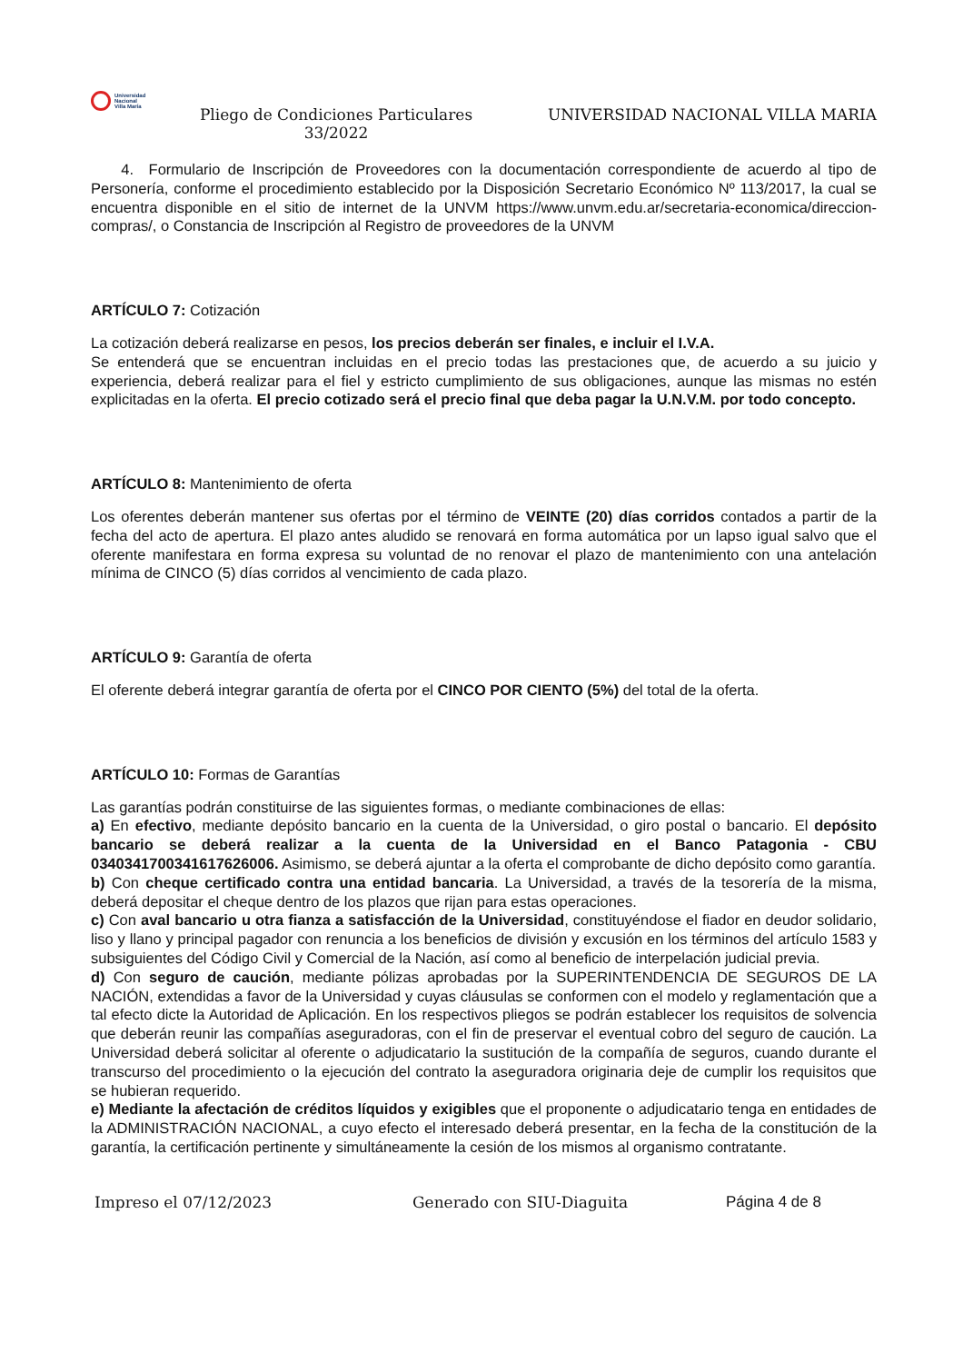Universidad
Nacional
Villa María
Pliego de Condiciones Particulares
33/2022
UNIVERSIDAD NACIONAL VILLA MARIA
4. Formulario de Inscripción de Proveedores con la documentación correspondiente de acuerdo al tipo de Personería, conforme el procedimiento establecido por la Disposición Secretario Económico Nº 113/2017, la cual se encuentra disponible en el sitio de internet de la UNVM https://www.unvm.edu.ar/secretaria-economica/direccion-compras/, o Constancia de Inscripción al Registro de proveedores de la UNVM
ARTÍCULO 7: Cotización
La cotización deberá realizarse en pesos, los precios deberán ser finales, e incluir el I.V.A.
Se entenderá que se encuentran incluidas en el precio todas las prestaciones que, de acuerdo a su juicio y experiencia, deberá realizar para el fiel y estricto cumplimiento de sus obligaciones, aunque las mismas no estén explicitadas en la oferta. El precio cotizado será el precio final que deba pagar la U.N.V.M. por todo concepto.
ARTÍCULO 8: Mantenimiento de oferta
Los oferentes deberán mantener sus ofertas por el término de VEINTE (20) días corridos contados a partir de la fecha del acto de apertura. El plazo antes aludido se renovará en forma automática por un lapso igual salvo que el oferente manifestara en forma expresa su voluntad de no renovar el plazo de mantenimiento con una antelación mínima de CINCO (5) días corridos al vencimiento de cada plazo.
ARTÍCULO 9: Garantía de oferta
El oferente deberá integrar garantía de oferta por el CINCO POR CIENTO (5%) del total de la oferta.
ARTÍCULO 10: Formas de Garantías
Las garantías podrán constituirse de las siguientes formas, o mediante combinaciones de ellas:
a) En efectivo, mediante depósito bancario en la cuenta de la Universidad, o giro postal o bancario. El depósito bancario se deberá realizar a la cuenta de la Universidad en el Banco Patagonia - CBU 0340341700341617626006. Asimismo, se deberá ajuntar a la oferta el comprobante de dicho depósito como garantía.
b) Con cheque certificado contra una entidad bancaria. La Universidad, a través de la tesorería de la misma, deberá depositar el cheque dentro de los plazos que rijan para estas operaciones.
c) Con aval bancario u otra fianza a satisfacción de la Universidad, constituyéndose el fiador en deudor solidario, liso y llano y principal pagador con renuncia a los beneficios de división y excusión en los términos del artículo 1583 y subsiguientes del Código Civil y Comercial de la Nación, así como al beneficio de interpelación judicial previa.
d) Con seguro de caución, mediante pólizas aprobadas por la SUPERINTENDENCIA DE SEGUROS DE LA NACIÓN, extendidas a favor de la Universidad y cuyas cláusulas se conformen con el modelo y reglamentación que a tal efecto dicte la Autoridad de Aplicación. En los respectivos pliegos se podrán establecer los requisitos de solvencia que deberán reunir las compañías aseguradoras, con el fin de preservar el eventual cobro del seguro de caución. La Universidad deberá solicitar al oferente o adjudicatario la sustitución de la compañía de seguros, cuando durante el transcurso del procedimiento o la ejecución del contrato la aseguradora originaria deje de cumplir los requisitos que se hubieran requerido.
e) Mediante la afectación de créditos líquidos y exigibles que el proponente o adjudicatario tenga en entidades de la ADMINISTRACIÓN NACIONAL, a cuyo efecto el interesado deberá presentar, en la fecha de la constitución de la garantía, la certificación pertinente y simultáneamente la cesión de los mismos al organismo contratante.
Impreso el 07/12/2023 Generado con SIU-Diaguita Página 4 de 8